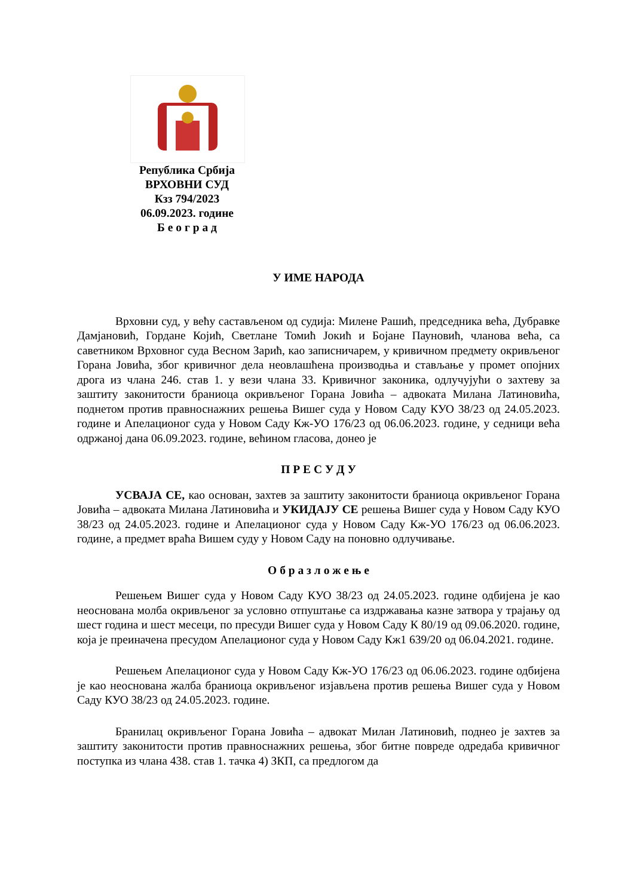Република Србија
ВРХОВНИ СУД
Кзз 794/2023
06.09.2023. године
Б е о г р а д
У ИМЕ НАРОДА
Врховни суд, у већу састављеном од судија: Милене Рашић, председника већа, Дубравке Дамјановић, Гордане Којић, Светлане Томић Јокић и Бојане Пауновић, чланова већа, са саветником Врховног суда Весном Зарић, као записничарем, у кривичном предмету окривљеног Горана Јовића, због кривичног дела неовлашћена производња и стављање у промет опојних дрога из члана 246. став 1. у вези члана 33. Кривичног законика, одлучујући о захтеву за заштиту законитости браниоца окривљеног Горана Јовића – адвоката Милана Латиновића, поднетом против правноснажних решења Вишег суда у Новом Саду КУО 38/23 од 24.05.2023. године и Апелационог суда у Новом Саду Кж-УО 176/23 од 06.06.2023. године, у седници већа одржаној дана 06.09.2023. године, већином гласова, донео је
П Р Е С У Д У
УСВАЈА СЕ, као основан, захтев за заштиту законитости браниоца окривљеног Горана Јовића – адвоката Милана Латиновића и УКИДАЈУ СЕ решења Вишег суда у Новом Саду КУО 38/23 од 24.05.2023. године и Апелационог суда у Новом Саду Кж-УО 176/23 од 06.06.2023. године, а предмет враћа Вишем суду у Новом Саду на поновно одлучивање.
О б р а з л о ж е њ е
Решењем Вишег суда у Новом Саду КУО 38/23 од 24.05.2023. године одбијена је као неоснована молба окривљеног за условно отпуштање са издржавања казне затвора у трајању од шест година и шест месеци, по пресуди Вишег суда у Новом Саду К 80/19 од 09.06.2020. године, која је преиначена пресудом Апелационог суда у Новом Саду Кж1 639/20 од 06.04.2021. године.
Решењем Апелационог суда у Новом Саду Кж-УО 176/23 од 06.06.2023. године одбијена је као неоснована жалба браниоца окривљеног изјављена против решења Вишег суда у Новом Саду КУО 38/23 од 24.05.2023. године.
Бранилац окривљеног Горана Јовића – адвокат Милан Латиновић, поднео је захтев за заштиту законитости против правноснажних решења, због битне повреде одредаба кривичног поступка из члана 438. став 1. тачка 4) ЗКП, са предлогом да